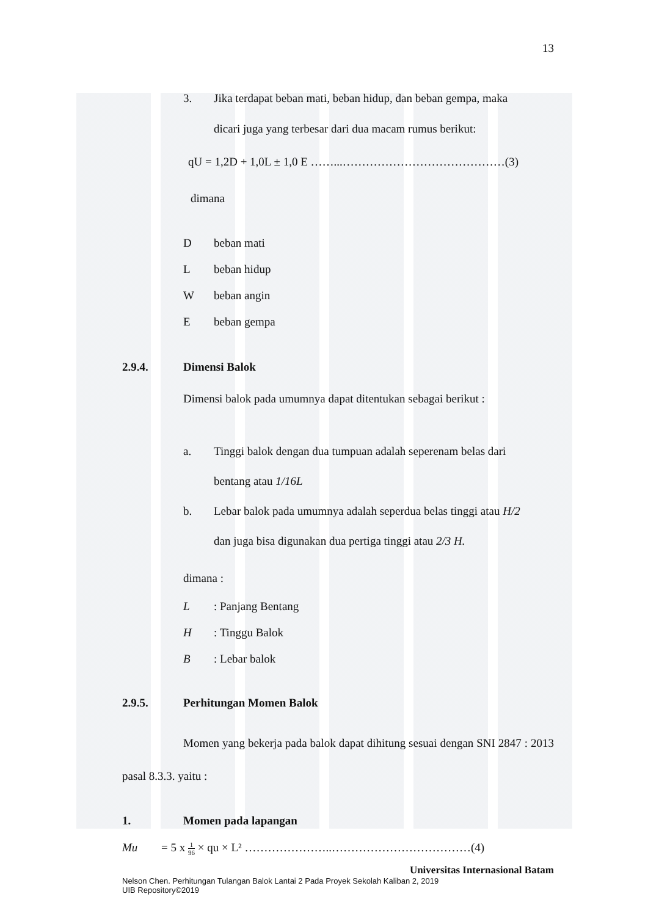13
3. Jika terdapat beban mati, beban hidup, dan beban gempa, maka
dicari juga yang terbesar dari dua macam rumus berikut:
qU = 1,2D + 1,0L ± 1,0 E ……...……………………………………(3)
dimana
Dbeban mati
Lbeban hidup
Wbeban angin
Ebeban gempa
2.9.4. Dimensi Balok
Dimensi balok pada umumnya dapat ditentukan sebagai berikut :
a. Tinggi balok dengan dua tumpuan adalah seperenam belas dari
bentang atau 1/16L
b. Lebar balok pada umumnya adalah seperdua belas tinggi atau H/2
dan juga bisa digunakan dua pertiga tinggi atau 2/3 H.
dimana :
L: Panjang Bentang
H: Tinggu Balok
B: Lebar balok
2.9.5. Perhitungan Momen Balok
Momen yang bekerja pada balok dapat dihitung sesuai dengan SNI 2847 : 2013 pasal 8.3.3. yaitu :
1. Momen pada lapangan
Mu = 5 x 1 96 × qu × L² …………………..………………………………(4)
Universitas Internasional Batam
Nelson Chen. Perhitungan Tulangan Balok Lantai 2 Pada Proyek Sekolah Kaliban 2, 2019
UIB Repository©2019